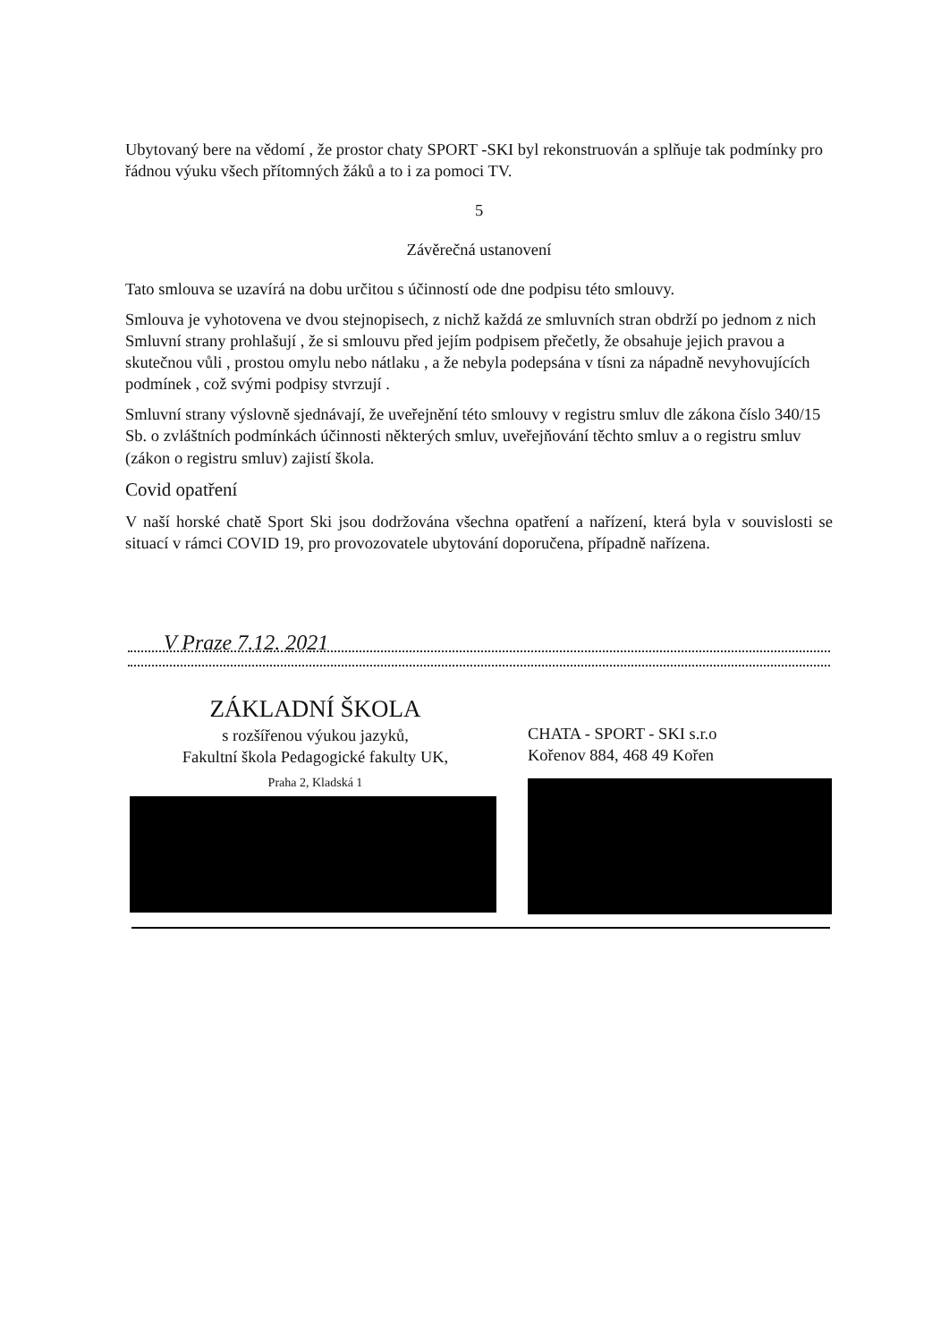Ubytovaný bere na vědomí , že prostor chaty SPORT -SKI byl rekonstruován a splňuje tak podmínky pro řádnou výuku všech přítomných žáků a to i za pomoci TV.
5
Závěrečná ustanovení
Tato smlouva se uzavírá na dobu určitou s účinností ode dne podpisu této smlouvy.
Smlouva je vyhotovena ve dvou stejnopisech, z nichž každá ze smluvních stran obdrží po jednom z nich Smluvní strany prohlašují , že si smlouvu před jejím podpisem přečetly, že obsahuje jejich pravou a skutečnou vůli , prostou omylu nebo nátlaku , a že nebyla podepsána v tísni za nápadně nevyhovujících podmínek , což svými podpisy stvrzují .
Smluvní strany výslovně sjednávají, že uveřejnění této smlouvy v registru smluv dle zákona číslo 340/15 Sb. o zvláštních podmínkách účinnosti některých smluv, uveřejňování těchto smluv a o registru smluv (zákon o registru smluv) zajistí škola.
Covid opatření
V naší horské chatě Sport Ski jsou dodržována všechna opatření a nařízení, která byla v souvislosti se situací v rámci COVID 19, pro provozovatele ubytování doporučena, případně nařízena.
V Praze 7.12. 2021
ZÁKLADNÍ ŠKOLA
s rozšířenou výukou jazyků,
Fakultní škola Pedagogické fakulty UK,
Praha 2, Kladská 1
CHATA - SPORT - SKI s.r.o
Kořenov 884, 468 49 Kořen